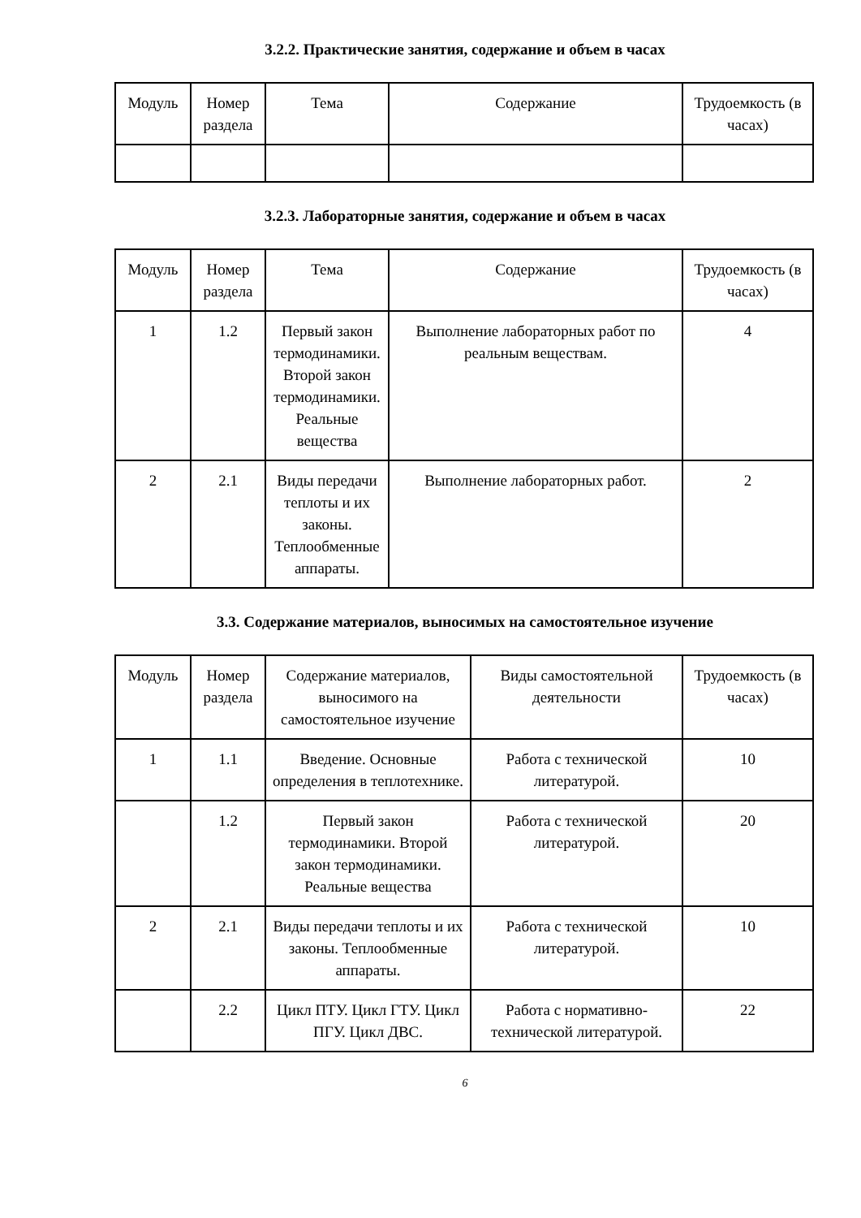3.2.2. Практические занятия, содержание и объем в часах
| Модуль | Номер раздела | Тема | Содержание | Трудоемкость (в часах) |
| --- | --- | --- | --- | --- |
3.2.3. Лабораторные занятия, содержание и объем в часах
| Модуль | Номер раздела | Тема | Содержание | Трудоемкость (в часах) |
| --- | --- | --- | --- | --- |
| 1 | 1.2 | Первый закон термодинамики. Второй закон термодинамики. Реальные вещества | Выполнение лабораторных работ по реальным веществам. | 4 |
| 2 | 2.1 | Виды передачи теплоты и их законы. Теплообменные аппараты. | Выполнение лабораторных работ. | 2 |
3.3. Содержание материалов, выносимых на самостоятельное изучение
| Модуль | Номер раздела | Содержание материалов, выносимого на самостоятельное изучение | Виды самостоятельной деятельности | Трудоемкость (в часах) |
| --- | --- | --- | --- | --- |
| 1 | 1.1 | Введение. Основные определения в теплотехнике. | Работа с технической литературой. | 10 |
| | 1.2 | Первый закон термодинамики. Второй закон термодинамики. Реальные вещества | Работа с технической литературой. | 20 |
| 2 | 2.1 | Виды передачи теплоты и их законы. Теплообменные аппараты. | Работа с технической литературой. | 10 |
| | 2.2 | Цикл ПТУ. Цикл ГТУ. Цикл ПГУ. Цикл ДВС. | Работа с нормативно-технической литературой. | 22 |
6